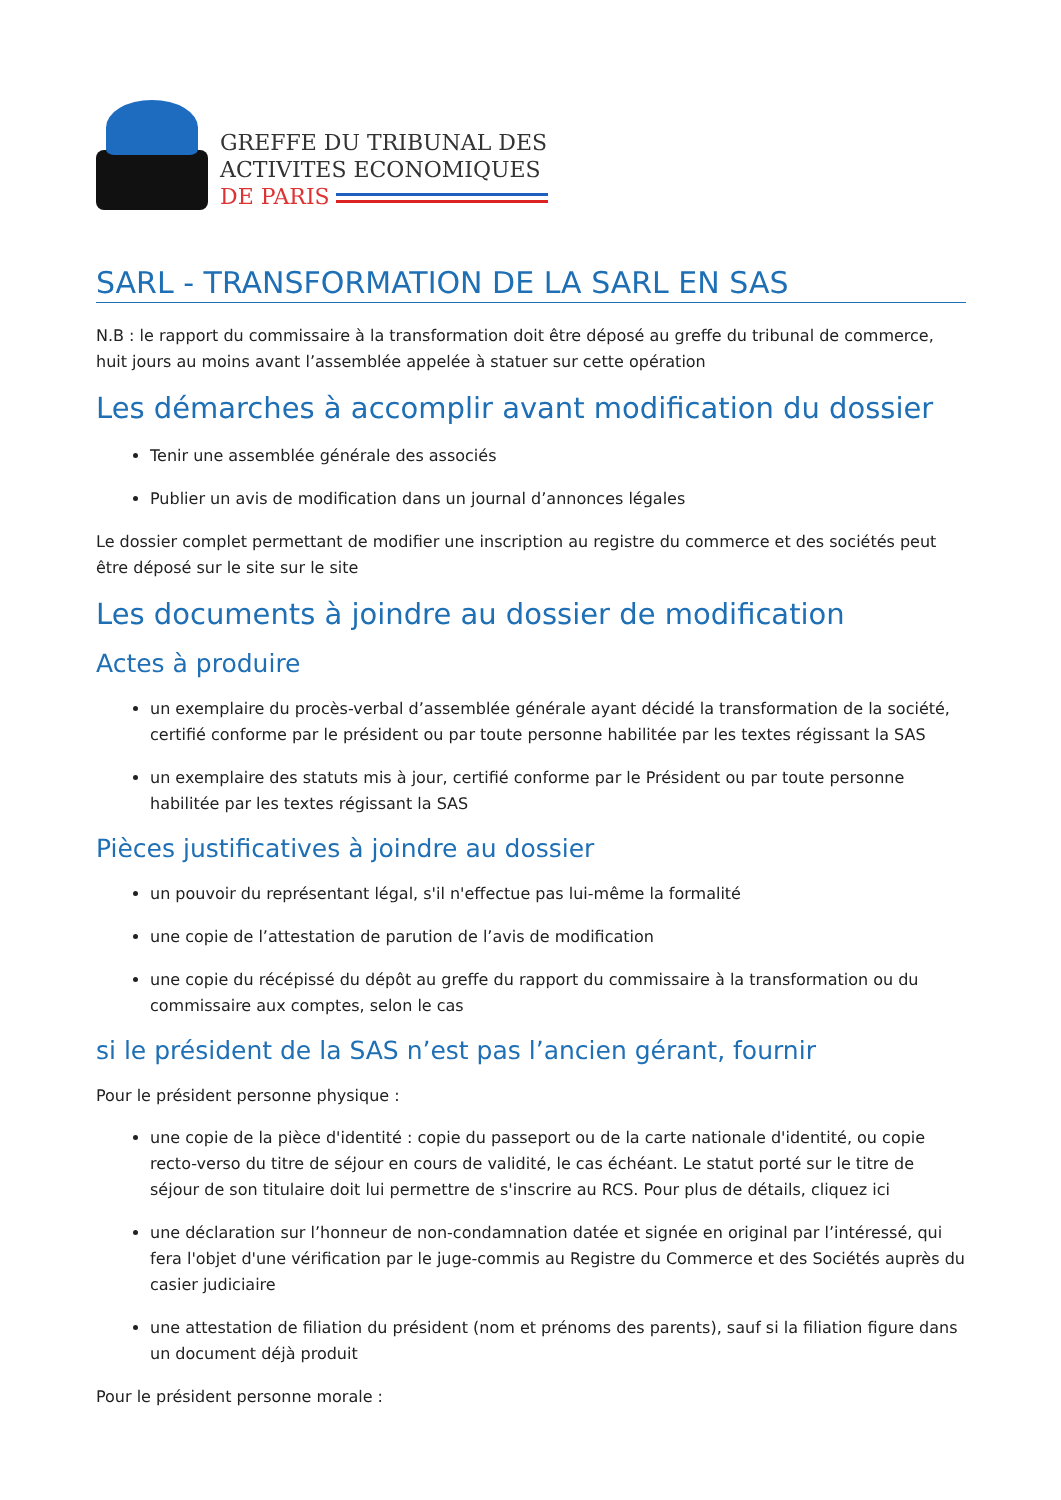GREFFE DU TRIBUNAL DES
ACTIVITES ECONOMIQUES
DE PARIS
SARL - TRANSFORMATION DE LA SARL EN SAS
N.B : le rapport du commissaire à la transformation doit être déposé au greffe du tribunal de commerce, huit jours au moins avant l’assemblée appelée à statuer sur cette opération
Les démarches à accomplir avant modification du dossier
Tenir une assemblée générale des associés
Publier un avis de modification dans un journal d’annonces légales
Le dossier complet permettant de modifier une inscription au registre du commerce et des sociétés peut être déposé sur le site sur le site
Les documents à joindre au dossier de modification
Actes à produire
un exemplaire du procès-verbal d’assemblée générale ayant décidé la transformation de la société, certifié conforme par le président ou par toute personne habilitée par les textes régissant la SAS
un exemplaire des statuts mis à jour, certifié conforme par le Président ou par toute personne habilitée par les textes régissant la SAS
Pièces justificatives à joindre au dossier
un pouvoir du représentant légal, s'il n'effectue pas lui-même la formalité
une copie de l’attestation de parution de l’avis de modification
une copie du récépissé du dépôt au greffe du rapport du commissaire à la transformation ou du commissaire aux comptes, selon le cas
si le président de la SAS n’est pas l’ancien gérant, fournir
Pour le président personne physique :
une copie de la pièce d'identité : copie du passeport ou de la carte nationale d'identité, ou copie recto-verso du titre de séjour en cours de validité, le cas échéant. Le statut porté sur le titre de séjour de son titulaire doit lui permettre de s'inscrire au RCS. Pour plus de détails, cliquez ici
une déclaration sur l’honneur de non-condamnation datée et signée en original par l’intéressé, qui fera l'objet d'une vérification par le juge-commis au Registre du Commerce et des Sociétés auprès du casier judiciaire
une attestation de filiation du président (nom et prénoms des parents), sauf si la filiation figure dans un document déjà produit
Pour le président personne morale :